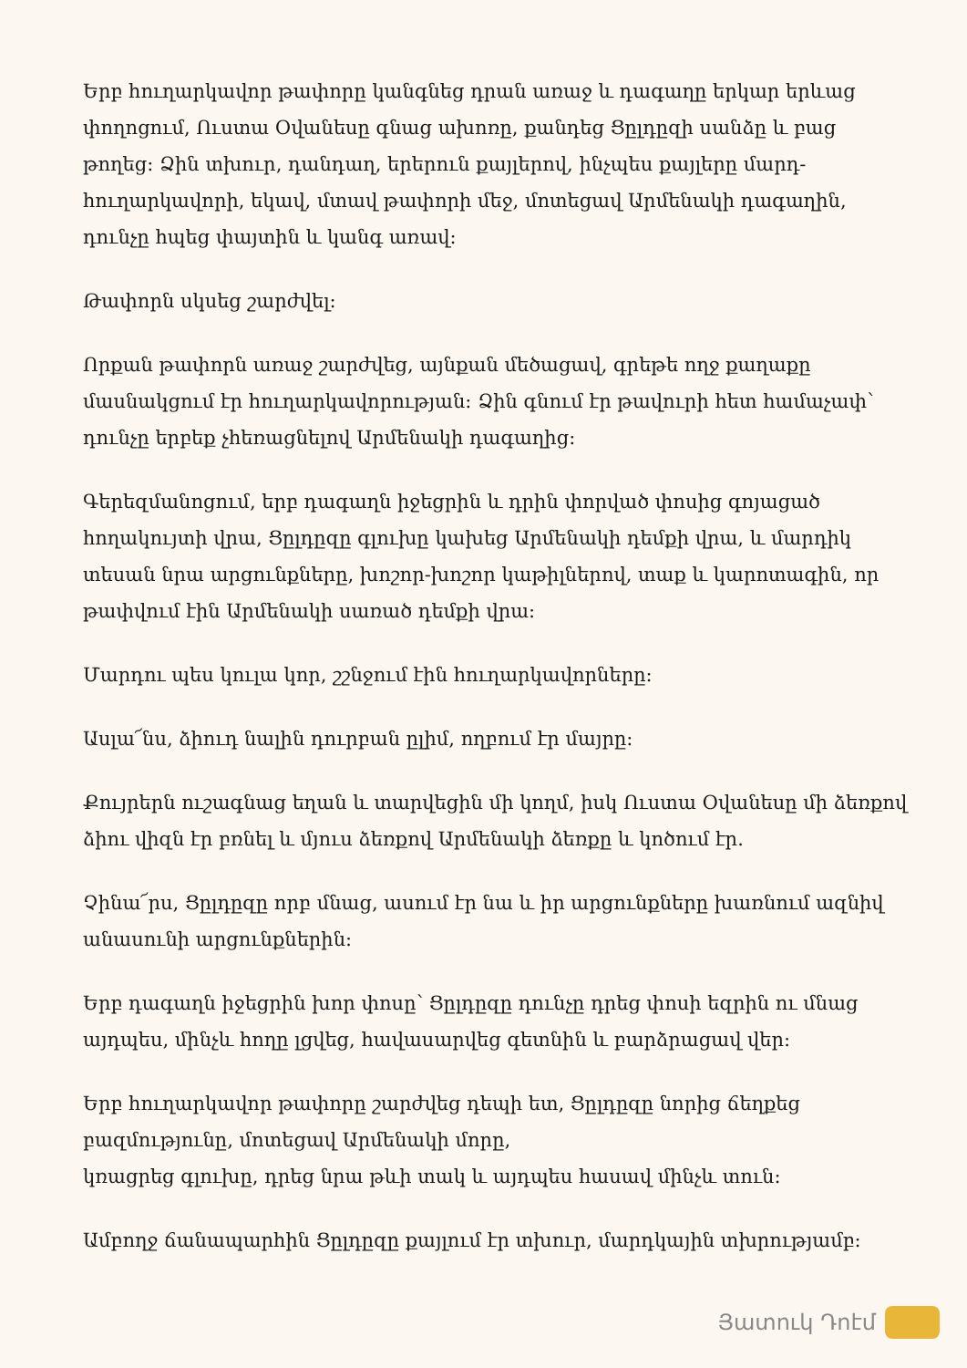Երբ հուղարկավոր թափորը կանգնեց դրան առաջ և դագաղը երկար երևաց փողոցում, Ուստա Օվանեսը գնաց ախոռը, քանդեց Ցըլդըզի սանձը և բաց թողեց: Ձին տխուր, դանդաղ, երերուն քայլերով, ինչպես քայլերը մարդ-հուղարկավորի, եկավ, մտավ թափորի մեջ, մոտեցավ Արմենակի դագաղին, դունչը հպեց փայտին և կանգ առավ:
Թափորն սկսեց շարժվել:
Որքան թափորն առաջ շարժվեց, այնքան մեծացավ, գրեթե ողջ քաղաքը մասնակցում էր հուղարկավորության: Ձին գնում էր թավուրի հետ համաչափ՝ դունչը երբեք չհեռացնելով Արմենակի դագաղից:
Գերեզմանոցում, երբ դագաղն իջեցրին և դրին փորված փոսից գոյացած հողակույտի վրա, Ցըլդըզը գլուխը կախեց Արմենակի դեմքի վրա, և մարդիկ տեսան նրա արցունքները, խոշոր-խոշոր կաթիլներով, տաք և կարոտագին, որ թափվում էին Արմենակի սառած դեմքի վրա:
Մարդու պես կուլա կոր, շշնջում էին հուղարկավորները:
Ասլա՜նս, ձիուդ նալին դուրբան ըլիմ, ողբում էր մայրը:
Քույրերն ուշագնաց եղան և տարվեցին մի կողմ, իսկ Ուստա Օվանեսը մի ձեռքով ձիու վիզն էր բռնել և մյուս ձեռքով Արմենակի ձեռքը և կոծում էր.
Չինա՜րս, Ցըլդըզը որբ մնաց, ասում էր նա և իր արցունքները խառնում ազնիվ անասունի արցունքներին:
Երբ դագաղն իջեցրին խոր փոսը՝ Ցըլդըզը դունչը դրեց փոսի եզրին ու մնաց այդպես, մինչև հողը լցվեց, հավասարվեց գետնին և բարձրացավ վեր:
Երբ հուղարկավոր թափորը շարժվեց դեպի ետ, Ցըլդըզը նորից ճեղքեց բազմությունը, մոտեցավ Արմենակի մորը,
կռացրեց գլուխը, դրեց նրա թևի տակ և այդպես հասավ մինչև տուն:
Ամբողջ ճանապարհին Ցըլդըզը քայլում էր տխուր, մարդկային տխրությամբ:
Յատուկ Դոէմ